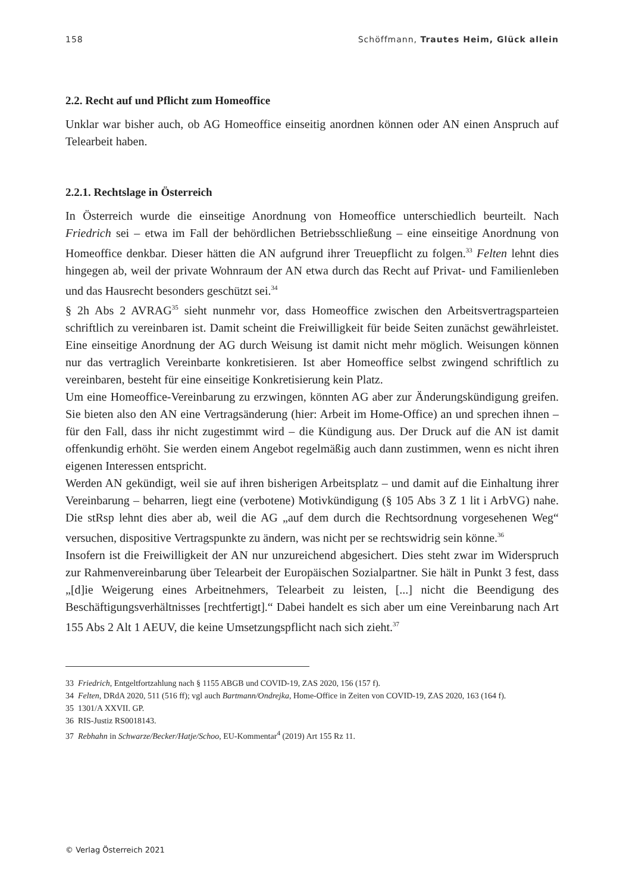158 Schöffmann, Trautes Heim, Glück allein
2.2. Recht auf und Pflicht zum Homeoffice
Unklar war bisher auch, ob AG Homeoffice einseitig anordnen können oder AN einen Anspruch auf Telearbeit haben.
2.2.1. Rechtslage in Österreich
In Österreich wurde die einseitige Anordnung von Homeoffice unterschiedlich beurteilt. Nach Friedrich sei – etwa im Fall der behördlichen Betriebsschließung – eine einseitige Anordnung von Homeoffice denkbar. Dieser hätten die AN aufgrund ihrer Treuepflicht zu folgen.<sup>33</sup> Felten lehnt dies hingegen ab, weil der private Wohnraum der AN etwa durch das Recht auf Privat- und Familienleben und das Hausrecht besonders geschützt sei.<sup>34</sup>
§ 2h Abs 2 AVRAG<sup>35</sup> sieht nunmehr vor, dass Homeoffice zwischen den Arbeitsvertrags­parteien schriftlich zu vereinbaren ist. Damit scheint die Freiwilligkeit für beide Seiten zunächst gewährleistet. Eine einseitige Anordnung der AG durch Weisung ist damit nicht mehr möglich. Weisungen können nur das vertraglich Vereinbarte konkretisieren. Ist aber Homeoffice selbst zwingend schriftlich zu vereinbaren, besteht für eine einseitige Kon­kretisierung kein Platz.
Um eine Homeoffice-Vereinbarung zu erzwingen, könnten AG aber zur Änderungskün­digung greifen. Sie bieten also den AN eine Vertragsänderung (hier: Arbeit im Home-Office) an und sprechen ihnen – für den Fall, dass ihr nicht zugestimmt wird – die Kün­digung aus. Der Druck auf die AN ist damit offenkundig erhöht. Sie werden einem An­gebot regelmäßig auch dann zustimmen, wenn es nicht ihren eigenen Interessen ent­spricht.
Werden AN gekündigt, weil sie auf ihren bisherigen Arbeitsplatz – und damit auf die Einhaltung ihrer Vereinbarung – beharren, liegt eine (verbotene) Motivkündigung (§ 105 Abs 3 Z 1 lit i ArbVG) nahe. Die stRsp lehnt dies aber ab, weil die AG „auf dem durch die Rechtsordnung vorgesehenen Weg“ versuchen, dispositive Vertragspunkte zu ändern, was nicht per se rechtswidrig sein könne.<sup>36</sup>
Insofern ist die Freiwilligkeit der AN nur unzureichend abgesichert. Dies steht zwar im Widerspruch zur Rahmenvereinbarung über Telearbeit der Europäischen Sozialpartner. Sie hält in Punkt 3 fest, dass „[d]ie Weigerung eines Arbeitnehmers, Telearbeit zu leisten, [...] nicht die Beendigung des Beschäftigungsverhältnisses [rechtfertigt].“ Dabei handelt es sich aber um eine Vereinbarung nach Art 155 Abs 2 Alt 1 AEUV, die keine Umset­zungspflicht nach sich zieht.<sup>37</sup>
33 Friedrich, Entgeltfortzahlung nach § 1155 ABGB und COVID-19, ZAS 2020, 156 (157 f).
34 Felten, DRdA 2020, 511 (516 ff); vgl auch Bartmann/Ondrejka, Home-Office in Zeiten von COVID-19, ZAS 2020, 163 (164 f).
35 1301/A XXVII. GP.
36 RIS-Justiz RS0018143.
37 Rebhahn in Schwarze/Becker/Hatje/Schoo, EU-Kommentar<sup>4</sup> (2019) Art 155 Rz 11.
© Verlag Österreich 2021